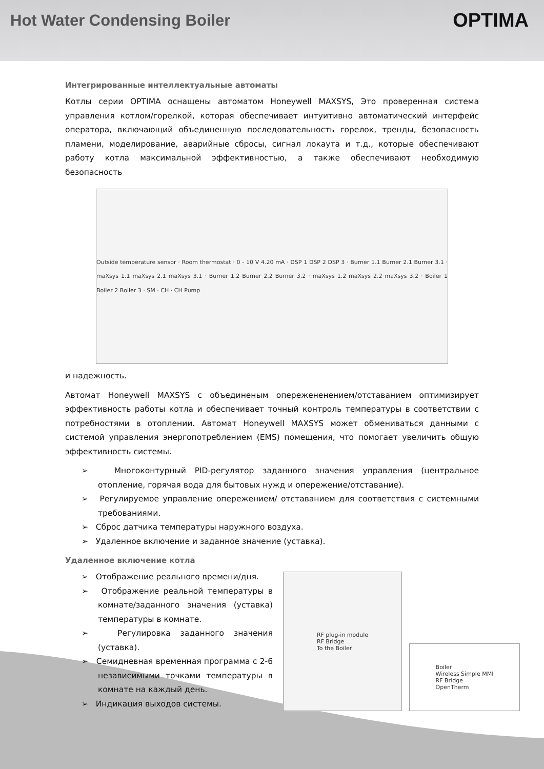Hot Water Condensing Boiler
OPTIMA
Интегрированные интеллектуальные автоматы
Котлы серии OPTIMA оснащены автоматом Honeywell MAXSYS, Это проверенная система управления котлом/горелкой, которая обеспечивает интуитивно автоматический интерфейс оператора, включающий объединенную последовательность горелок, тренды, безопасность пламени, моделирование, аварийные сбросы, сигнал локаута и т.д., которые обеспечивают работу котла максимальной эффективностью, а также обеспечивают необходимую безопасность
Outside temperature sensor · Room thermostat · 0 - 10 V 4.20 mA · DSP 1 DSP 2 DSP 3 · Burner 1.1 Burner 2.1 Burner 3.1 · maXsys 1.1 maXsys 2.1 maXsys 3.1 · Burner 1.2 Burner 2.2 Burner 3.2 · maXsys 1.2 maXsys 2.2 maXsys 3.2 · Boiler 1 Boiler 2 Boiler 3 · SM · CH · CH Pump
и надежность.
Автомат Honeywell MAXSYS с объединеным опережененением/отставанием оптимизирует эффективность работы котла и обеспечивает точный контроль температуры в соответствии с потребностями в отоплении. Автомат Honeywell MAXSYS может обмениваться данными с системой управления энергопотреблением (EMS) помещения, что помогает увеличить общую эффективность системы.
➢ Многоконтурный PID-регулятор заданного значения управления (центральное отопление, горячая вода для бытовых нужд и опережение/отставание).
➢ Регулируемое управление опережением/ отставанием для соответствия с системными требованиями.
➢ Сброс датчика температуры наружного воздуха.
➢ Удаленное включение и заданное значение (уставка).
Удаленное включение котла
➢ Отображение реального времени/дня.
➢ Отображение реальной температуры в комнате/заданного значения (уставка) температуры в комнате.
➢ Регулировка заданного значения (уставка).
➢ Семидневная временная программа с 2-6 независимыми точками температуры в комнате на каждый день.
➢ Индикация выходов системы.
RF plug-in module
RF Bridge
To the Boiler
Boiler
Wireless Simple MMI
RF Bridge
OpenTherm